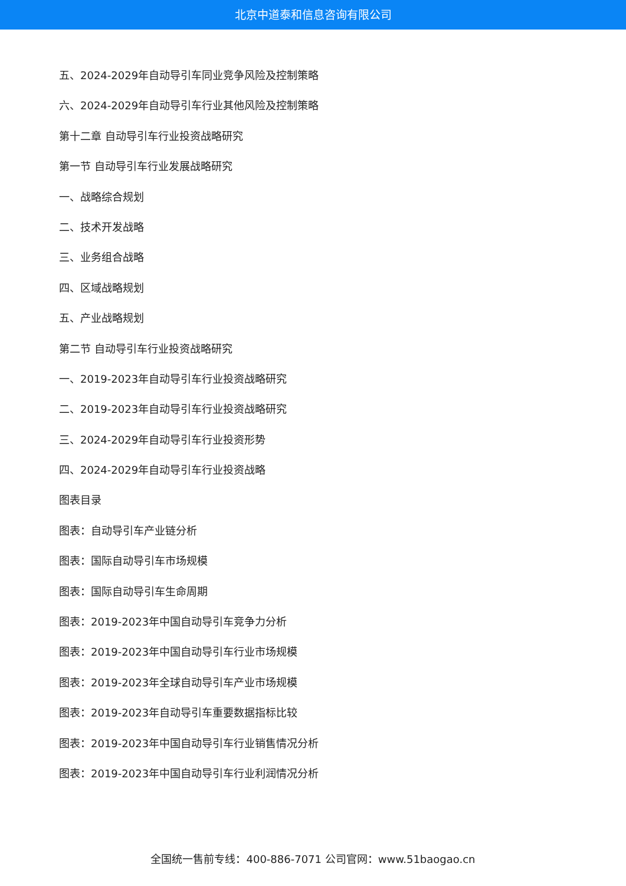北京中道泰和信息咨询有限公司
五、2024-2029年自动导引车同业竞争风险及控制策略
六、2024-2029年自动导引车行业其他风险及控制策略
第十二章 自动导引车行业投资战略研究
第一节 自动导引车行业发展战略研究
一、战略综合规划
二、技术开发战略
三、业务组合战略
四、区域战略规划
五、产业战略规划
第二节 自动导引车行业投资战略研究
一、2019-2023年自动导引车行业投资战略研究
二、2019-2023年自动导引车行业投资战略研究
三、2024-2029年自动导引车行业投资形势
四、2024-2029年自动导引车行业投资战略
图表目录
图表：自动导引车产业链分析
图表：国际自动导引车市场规模
图表：国际自动导引车生命周期
图表：2019-2023年中国自动导引车竞争力分析
图表：2019-2023年中国自动导引车行业市场规模
图表：2019-2023年全球自动导引车产业市场规模
图表：2019-2023年自动导引车重要数据指标比较
图表：2019-2023年中国自动导引车行业销售情况分析
图表：2019-2023年中国自动导引车行业利润情况分析
全国统一售前专线：400-886-7071 公司官网：www.51baogao.cn